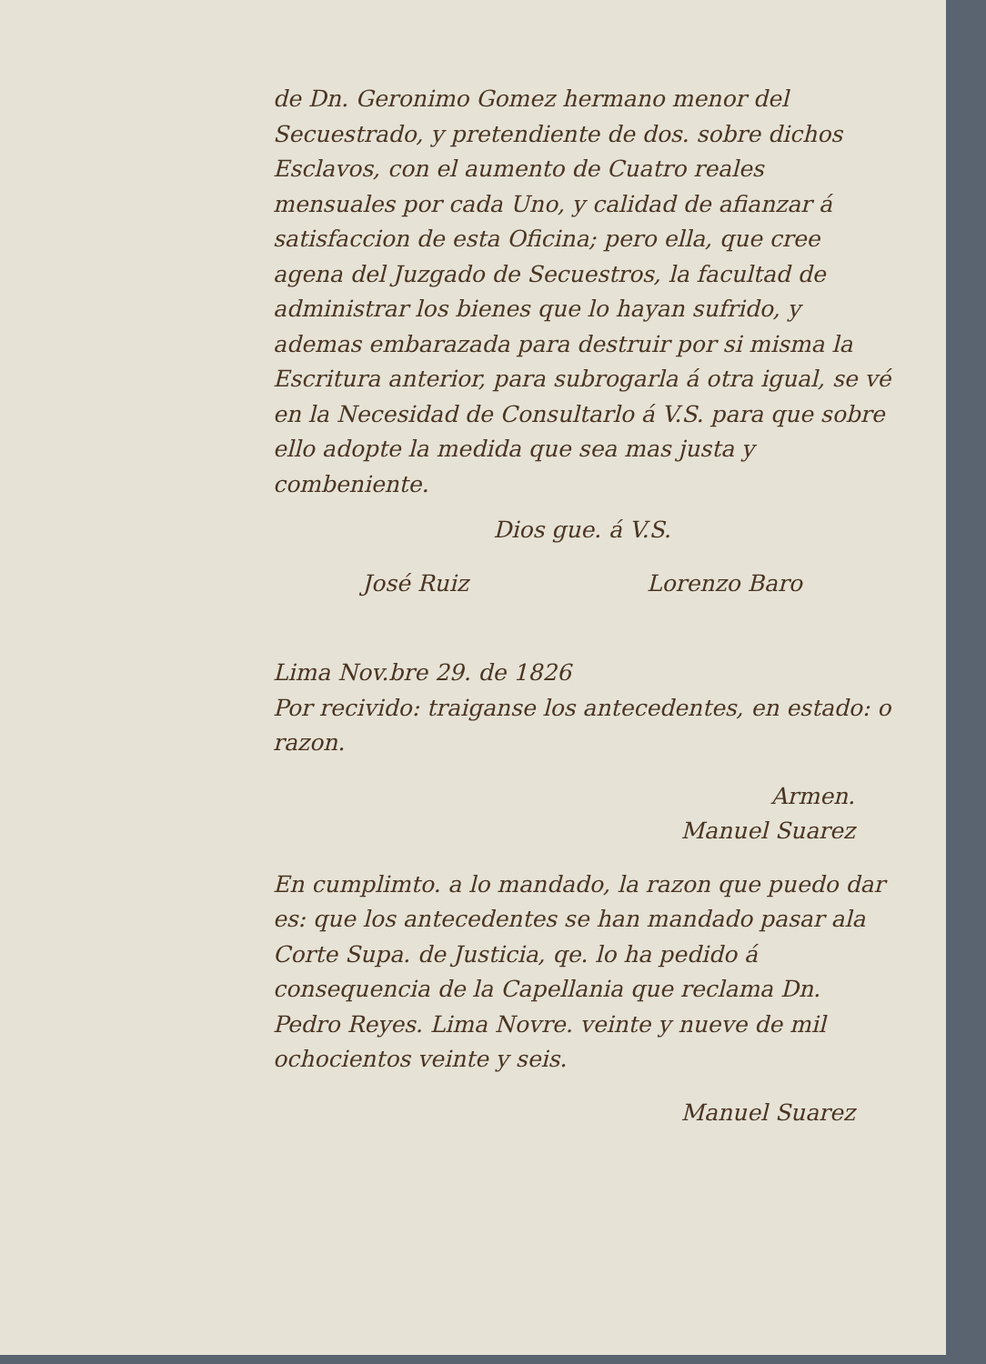de Dn. Geronimo Gomez hermano menor del Secuestrado, y pretendiente de dos. sobre dichos Esclavos, con el aumento de Cuatro reales mensuales por cada Uno, y calidad de afianzar á satisfaccion de esta Oficina; pero ella, que cree agena del Juzgado de Secuestros, la facultad de administrar los bienes que lo hayan sufrido, y ademas embarazada para destruir por si misma la Escritura anterior, para subrogarla á otra igual, se vé en la Necesidad de Consultarlo á V.S. para que sobre ello adopte la medida que sea mas justa y combeniente.
Dios gue. á V.S.
José Ruiz Lorenzo Baro
Lima Nov.bre 29. de 1826
Por recivido: traiganse los antecedentes, en estado: o razon.
Armen.
Manuel Suarez
En cumplimto. a lo mandado, la razon que puedo dar es: que los antecedentes se han mandado pasar ala Corte Supa. de Justicia, qe. lo ha pedido á consequencia de la Capellania que reclama Dn. Pedro Reyes. Lima Novre. veinte y nueve de mil ochocientos veinte y seis.
Manuel Suarez